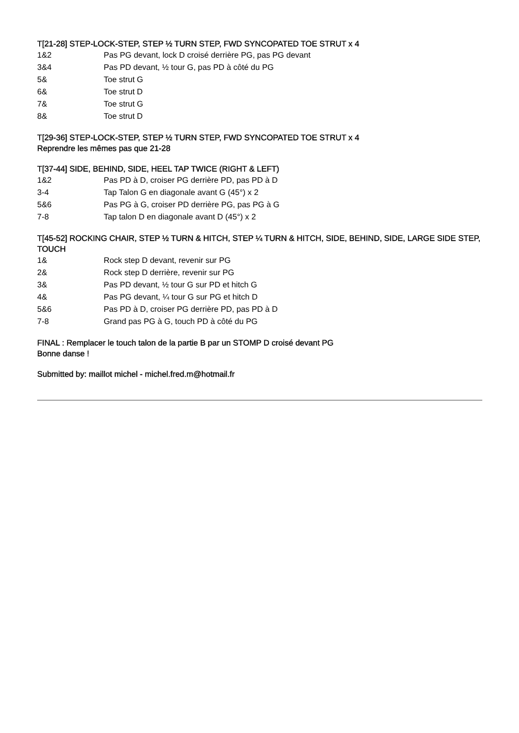T[21-28] STEP-LOCK-STEP, STEP ½ TURN STEP, FWD SYNCOPATED TOE STRUT x 4
1&2 Pas PG devant, lock D croisé derrière PG, pas PG devant
3&4 Pas PD devant, ½ tour G, pas PD à côté du PG
5& Toe strut G
6& Toe strut D
7& Toe strut G
8& Toe strut D
T[29-36] STEP-LOCK-STEP, STEP ½ TURN STEP, FWD SYNCOPATED TOE STRUT x 4
Reprendre les mêmes pas que 21-28
T[37-44] SIDE, BEHIND, SIDE, HEEL TAP TWICE (RIGHT & LEFT)
1&2 Pas PD à D, croiser PG derrière PD, pas PD à D
3-4 Tap Talon G en diagonale avant G (45°) x 2
5&6 Pas PG à G, croiser PD derrière PG, pas PG à G
7-8 Tap talon D en diagonale avant D (45°) x 2
T[45-52] ROCKING CHAIR, STEP ½ TURN & HITCH, STEP ¼ TURN & HITCH, SIDE, BEHIND, SIDE, LARGE SIDE STEP, TOUCH
1& Rock step D devant, revenir sur PG
2& Rock step D derrière, revenir sur PG
3& Pas PD devant, ½ tour G sur PD et hitch G
4& Pas PG devant, ¼ tour G sur PG et hitch D
5&6 Pas PD à D, croiser PG derrière PD, pas PD à D
7-8 Grand pas PG à G, touch PD à côté du PG
FINAL : Remplacer le touch talon de la partie B par un STOMP D croisé devant PG
Bonne danse !
Submitted by: maillot michel - michel.fred.m@hotmail.fr